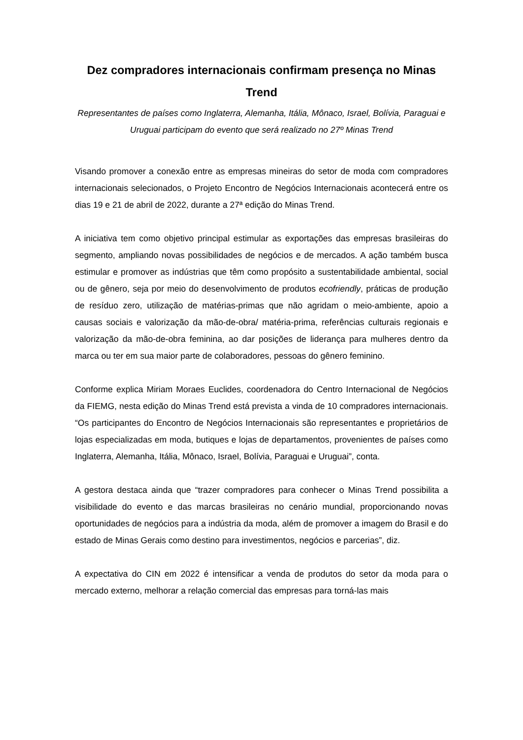Dez compradores internacionais confirmam presença no Minas Trend
Representantes de países como Inglaterra, Alemanha, Itália, Mônaco, Israel, Bolívia, Paraguai e Uruguai participam do evento que será realizado no 27º Minas Trend
Visando promover a conexão entre as empresas mineiras do setor de moda com compradores internacionais selecionados, o Projeto Encontro de Negócios Internacionais acontecerá entre os dias 19 e 21 de abril de 2022, durante a 27ª edição do Minas Trend.
A iniciativa tem como objetivo principal estimular as exportações das empresas brasileiras do segmento, ampliando novas possibilidades de negócios e de mercados. A ação também busca estimular e promover as indústrias que têm como propósito a sustentabilidade ambiental, social ou de gênero, seja por meio do desenvolvimento de produtos ecofriendly, práticas de produção de resíduo zero, utilização de matérias-primas que não agridam o meio-ambiente, apoio a causas sociais e valorização da mão-de-obra/ matéria-prima, referências culturais regionais e valorização da mão-de-obra feminina, ao dar posições de liderança para mulheres dentro da marca ou ter em sua maior parte de colaboradores, pessoas do gênero feminino.
Conforme explica Miriam Moraes Euclides, coordenadora do Centro Internacional de Negócios da FIEMG, nesta edição do Minas Trend está prevista a vinda de 10 compradores internacionais. “Os participantes do Encontro de Negócios Internacionais são representantes e proprietários de lojas especializadas em moda, butiques e lojas de departamentos, provenientes de países como Inglaterra, Alemanha, Itália, Mônaco, Israel, Bolívia, Paraguai e Uruguai”, conta.
A gestora destaca ainda que “trazer compradores para conhecer o Minas Trend possibilita a visibilidade do evento e das marcas brasileiras no cenário mundial, proporcionando novas oportunidades de negócios para a indústria da moda, além de promover a imagem do Brasil e do estado de Minas Gerais como destino para investimentos, negócios e parcerias”, diz.
A expectativa do CIN em 2022 é intensificar a venda de produtos do setor da moda para o mercado externo, melhorar a relação comercial das empresas para torná-las mais